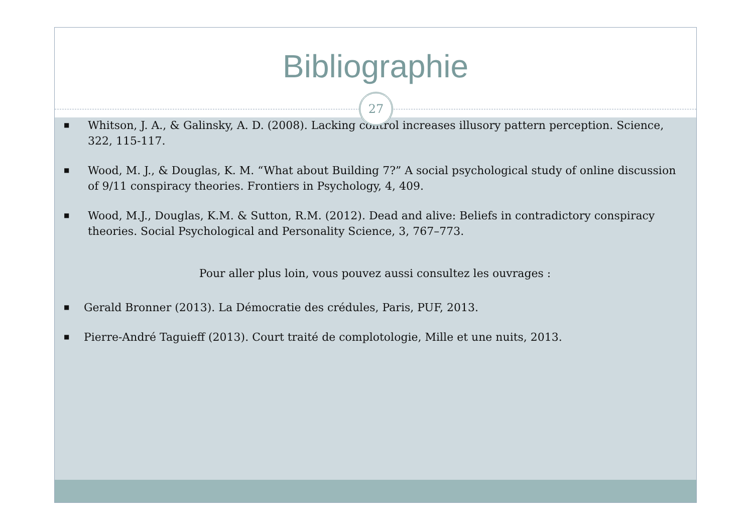Bibliographie
27
■ Whitson, J. A., & Galinsky, A. D. (2008). Lacking control increases illusory pattern perception. Science, 322, 115-117.
■ Wood, M. J., & Douglas, K. M. “What about Building 7?” A social psychological study of online discussion of 9/11 conspiracy theories. Frontiers in Psychology, 4, 409.
■ Wood, M.J., Douglas, K.M. & Sutton, R.M. (2012). Dead and alive: Beliefs in contradictory conspiracy theories. Social Psychological and Personality Science, 3, 767–773.
Pour aller plus loin, vous pouvez aussi consultez les ouvrages :
■ Gerald Bronner (2013). La Démocratie des crédules, Paris, PUF, 2013.
■ Pierre-André Taguieff (2013). Court traité de complotologie, Mille et une nuits, 2013.